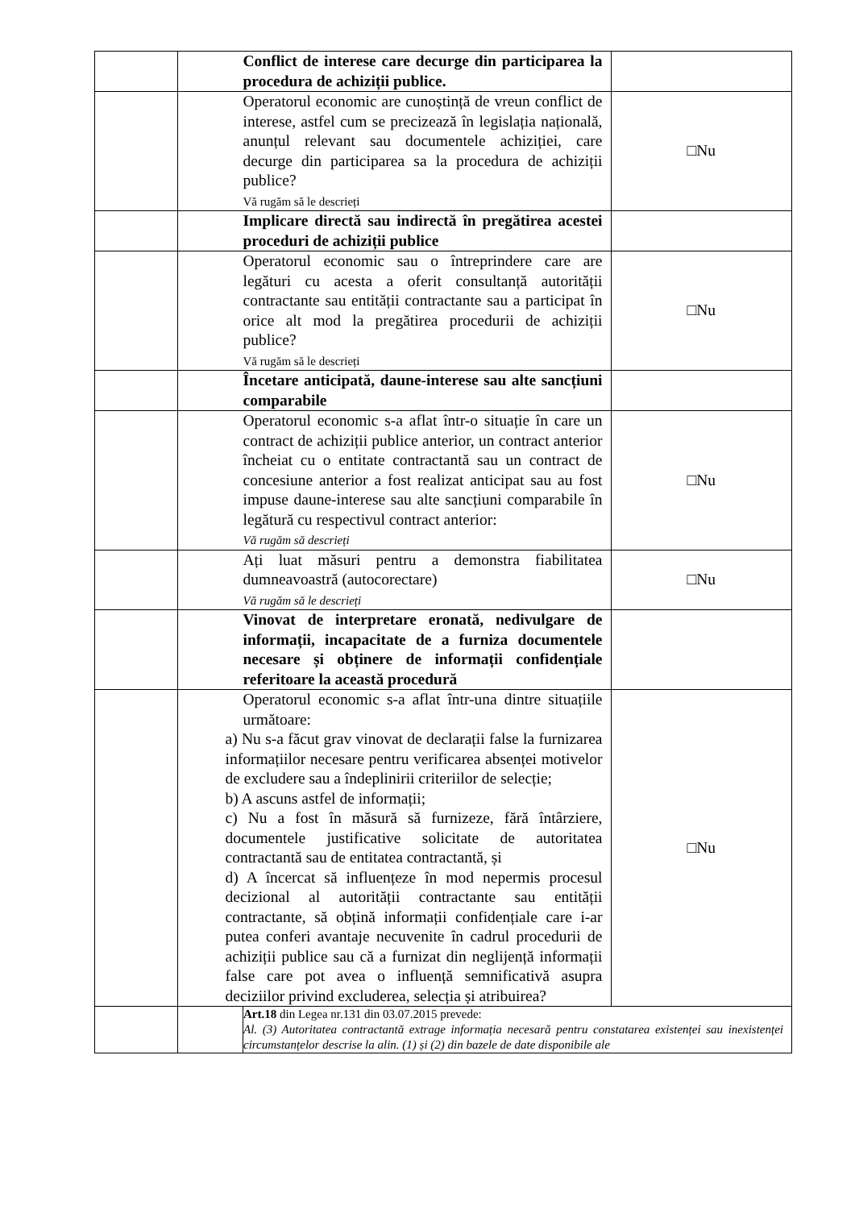| | | Conflict de interese care decurge din participarea la procedura de achiziții publice. | |
| | | Operatorul economic are cunoștință de vreun conflict de interese, astfel cum se precizează în legislația națională, anunțul relevant sau documentele achiziției, care decurge din participarea sa la procedura de achiziții publice? Vă rugăm să le descrieți | □Nu |
| | | Implicare directă sau indirectă în pregătirea acestei proceduri de achiziții publice | |
| | | Operatorul economic sau o întreprindere care are legături cu acesta a oferit consultanță autorității contractante sau entității contractante sau a participat în orice alt mod la pregătirea procedurii de achiziții publice? Vă rugăm să le descrieți | □Nu |
| | | Încetare anticipată, daune-interese sau alte sancțiuni comparabile | |
| | | Operatorul economic s-a aflat într-o situație în care un contract de achiziții publice anterior, un contract anterior încheiat cu o entitate contractantă sau un contract de concesiune anterior a fost realizat anticipat sau au fost impuse daune-interese sau alte sancțiuni comparabile în legătură cu respectivul contract anterior: Vă rugăm să descrieți | □Nu |
| | | Ați luat măsuri pentru a demonstra fiabilitatea dumneavoastră (autocorectare) Vă rugăm să le descrieți | □Nu |
| | | Vinovat de interpretare eronată, nedivulgare de informații, incapacitate de a furniza documentele necesare și obținere de informații confidențiale referitoare la această procedură | |
| | | Operatorul economic s-a aflat într-una dintre situațiile următoare: a) Nu s-a făcut grav vinovat de declarații false la furnizarea informațiilor necesare pentru verificarea absenței motivelor de excludere sau a îndeplinirii criteriilor de selecție; b) A ascuns astfel de informații; c) Nu a fost în măsură să furnizeze, fără întârziere, documentele justificative solicitate de autoritatea contractantă sau de entitatea contractantă, și d) A încercat să influențeze în mod nepermis procesul decizional al autorității contractante sau entității contractante, să obțină informații confidențiale care i-ar putea conferi avantaje necuvenite în cadrul procedurii de achiziții publice sau că a furnizat din neglijență informații false care pot avea o influență semnificativă asupra deciziilor privind excluderea, selecția și atribuirea? | □Nu |
| | | Art.18 din Legea nr.131 din 03.07.2015 prevede: Al. (3) Autoritatea contractantă extrage informația necesară pentru constatarea existenței sau inexistenței circumstanțelor descrise la alin. (1) și (2) din bazele de date disponibile ale | |